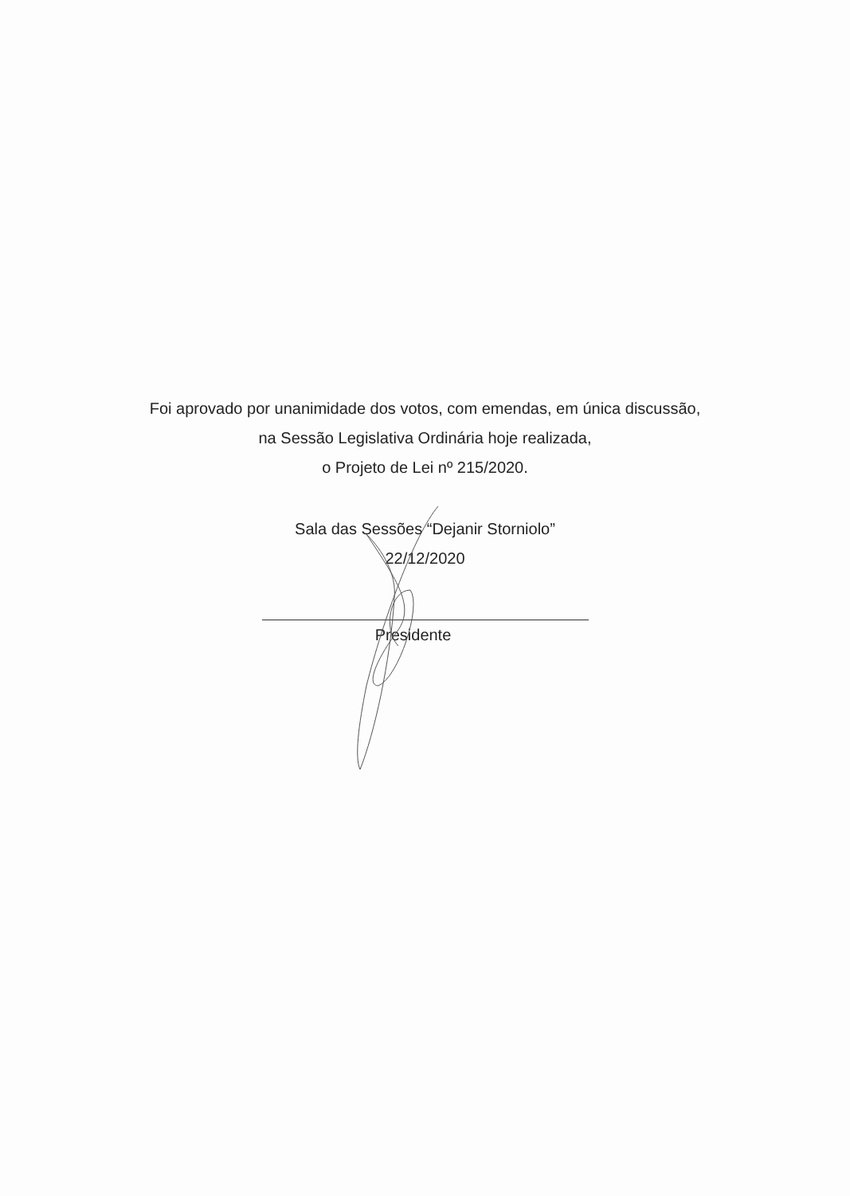Foi aprovado por unanimidade dos votos, com emendas, em única discussão,
na Sessão Legislativa Ordinária hoje realizada,
o Projeto de Lei nº 215/2020.
Sala das Sessões “Dejanir Storniolo”
22/12/2020
Presidente